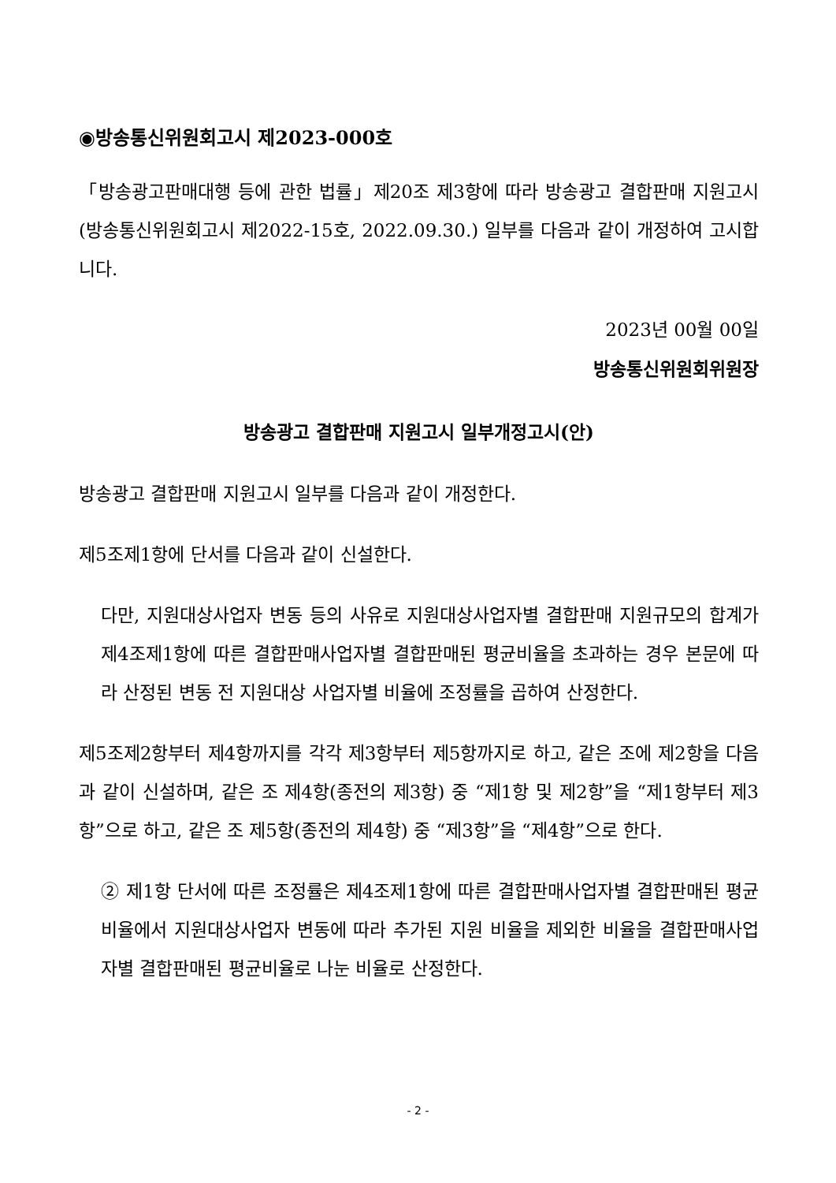◉방송통신위원회고시 제2023-000호
「방송광고판매대행 등에 관한 법률」제20조 제3항에 따라 방송광고 결합판매 지원고시(방송통신위원회고시 제2022-15호, 2022.09.30.) 일부를 다음과 같이 개정하여 고시합니다.
2023년 00월 00일
방송통신위원회위원장
방송광고 결합판매 지원고시 일부개정고시(안)
방송광고 결합판매 지원고시 일부를 다음과 같이 개정한다.
제5조제1항에 단서를 다음과 같이 신설한다.
다만, 지원대상사업자 변동 등의 사유로 지원대상사업자별 결합판매 지원규모의 합계가 제4조제1항에 따른 결합판매사업자별 결합판매된 평균비율을 초과하는 경우 본문에 따라 산정된 변동 전 지원대상 사업자별 비율에 조정률을 곱하여 산정한다.
제5조제2항부터 제4항까지를 각각 제3항부터 제5항까지로 하고, 같은 조에 제2항을 다음과 같이 신설하며, 같은 조 제4항(종전의 제3항) 중 “제1항 및 제2항”을 “제1항부터 제3항”으로 하고, 같은 조 제5항(종전의 제4항) 중 “제3항”을 “제4항”으로 한다.
② 제1항 단서에 따른 조정률은 제4조제1항에 따른 결합판매사업자별 결합판매된 평균비율에서 지원대상사업자 변동에 따라 추가된 지원 비율을 제외한 비율을 결합판매사업자별 결합판매된 평균비율로 나눈 비율로 산정한다.
- 2 -